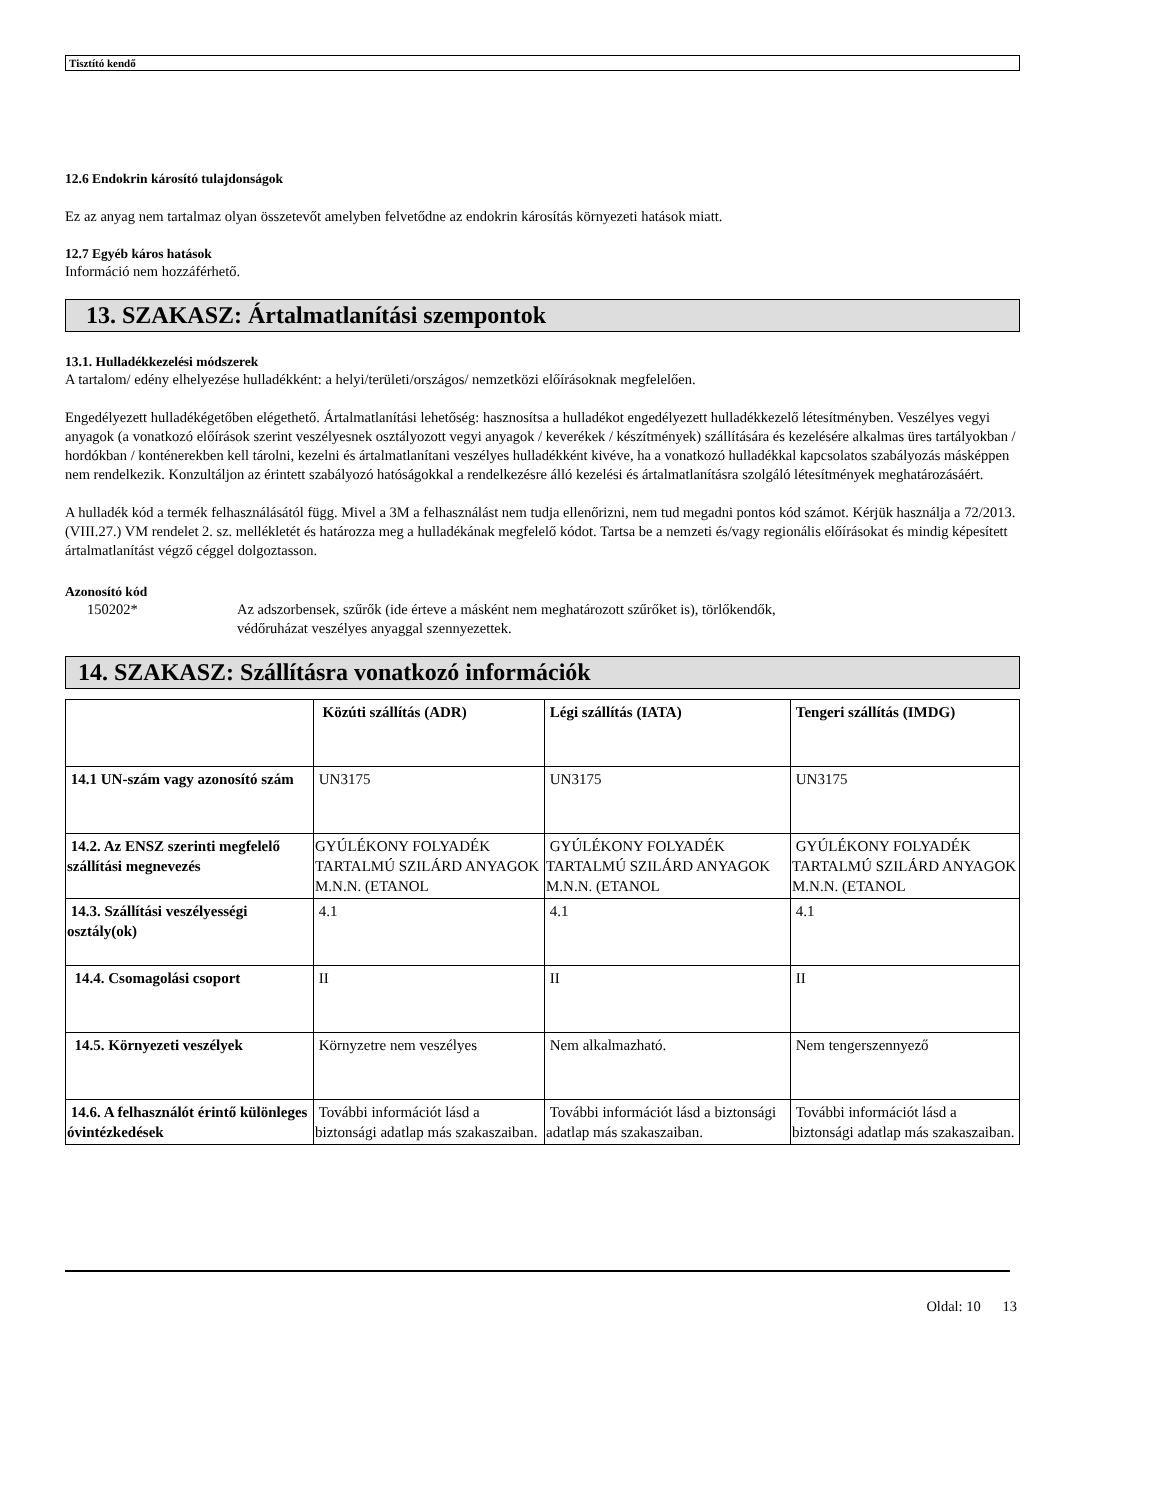Tisztító kendő
12.6 Endokrin károsító tulajdonságok
Ez az anyag nem tartalmaz olyan összetevőt amelyben felvetődne az endokrin károsítás környezeti hatások miatt.
12.7 Egyéb káros hatások
Információ nem hozzáférhető.
13. SZAKASZ: Ártalmatlanítási szempontok
13.1. Hulladékkezelési módszerek
A tartalom/ edény elhelyezése hulladékként: a helyi/területi/országos/ nemzetközi előírásoknak megfelelően.
Engedélyezett hulladékégetőben elégethető. Ártalmatlanítási lehetőség: hasznosítsa a hulladékot engedélyezett hulladékkezelő létesítményben. Veszélyes vegyi anyagok (a vonatkozó előírások szerint veszélyesnek osztályozott vegyi anyagok / keverékek / készítmények) szállítására és kezelésére alkalmas üres tartályokban / hordókban / konténerekben kell tárolni, kezelni és ártalmatlanítani veszélyes hulladékként kivéve, ha a vonatkozó hulladékkal kapcsolatos szabályozás másképpen nem rendelkezik. Konzultáljon az érintett szabályozó hatóságokkal a rendelkezésre álló kezelési és ártalmatlanításra szolgáló létesítmények meghatározásáért.
A hulladék kód a termék felhasználásától függ. Mivel a 3M a felhasználást nem tudja ellenőrizni, nem tud megadni pontos kód számot. Kérjük használja a 72/2013. (VIII.27.) VM rendelet 2. sz. mellékletét és határozza meg a hulladékának megfelelő kódot. Tartsa be a nemzeti és/vagy regionális előírásokat és mindig képesített ártalmatlanítást végző céggel dolgoztasson.
Azonosító kód
150202* Az adszorbensek, szűrők (ide érteve a másként nem meghatározott szűrőket is), törlőkendők,
védőruházat veszélyes anyaggal szennyezettek.
14. SZAKASZ: Szállításra vonatkozó információk
| | Közúti szállítás (ADR) | Légi szállítás (IATA) | Tengeri szállítás (IMDG) |
| --- | --- | --- | --- |
| 14.1 UN-szám vagy azonosító szám | UN3175 | UN3175 | UN3175 |
| 14.2. Az ENSZ szerinti megfelelő szállítási megnevezés | GYÚLÉKONY FOLYADÉK TARTALMÚ SZILÁRD ANYAGOK M.N.N. (ETANOL | GYÚLÉKONY FOLYADÉK TARTALMÚ SZILÁRD ANYAGOK M.N.N. (ETANOL | GYÚLÉKONY FOLYADÉK TARTALMÚ SZILÁRD ANYAGOK M.N.N. (ETANOL |
| 14.3. Szállítási veszélyességi osztály(ok) | 4.1 | 4.1 | 4.1 |
| 14.4. Csomagolási csoport | II | II | II |
| 14.5. Környezeti veszélyek | Környzetre nem veszélyes | Nem alkalmazható. | Nem tengerszennyező |
| 14.6. A felhasználót érintő különleges óvintézkedések | További információt lásd a biztonsági adatlap más szakaszaiban. | További információt lásd a biztonsági adatlap más szakaszaiban. | További információt lásd a biztonsági adatlap más szakaszaiban. |
Oldal: 10 13